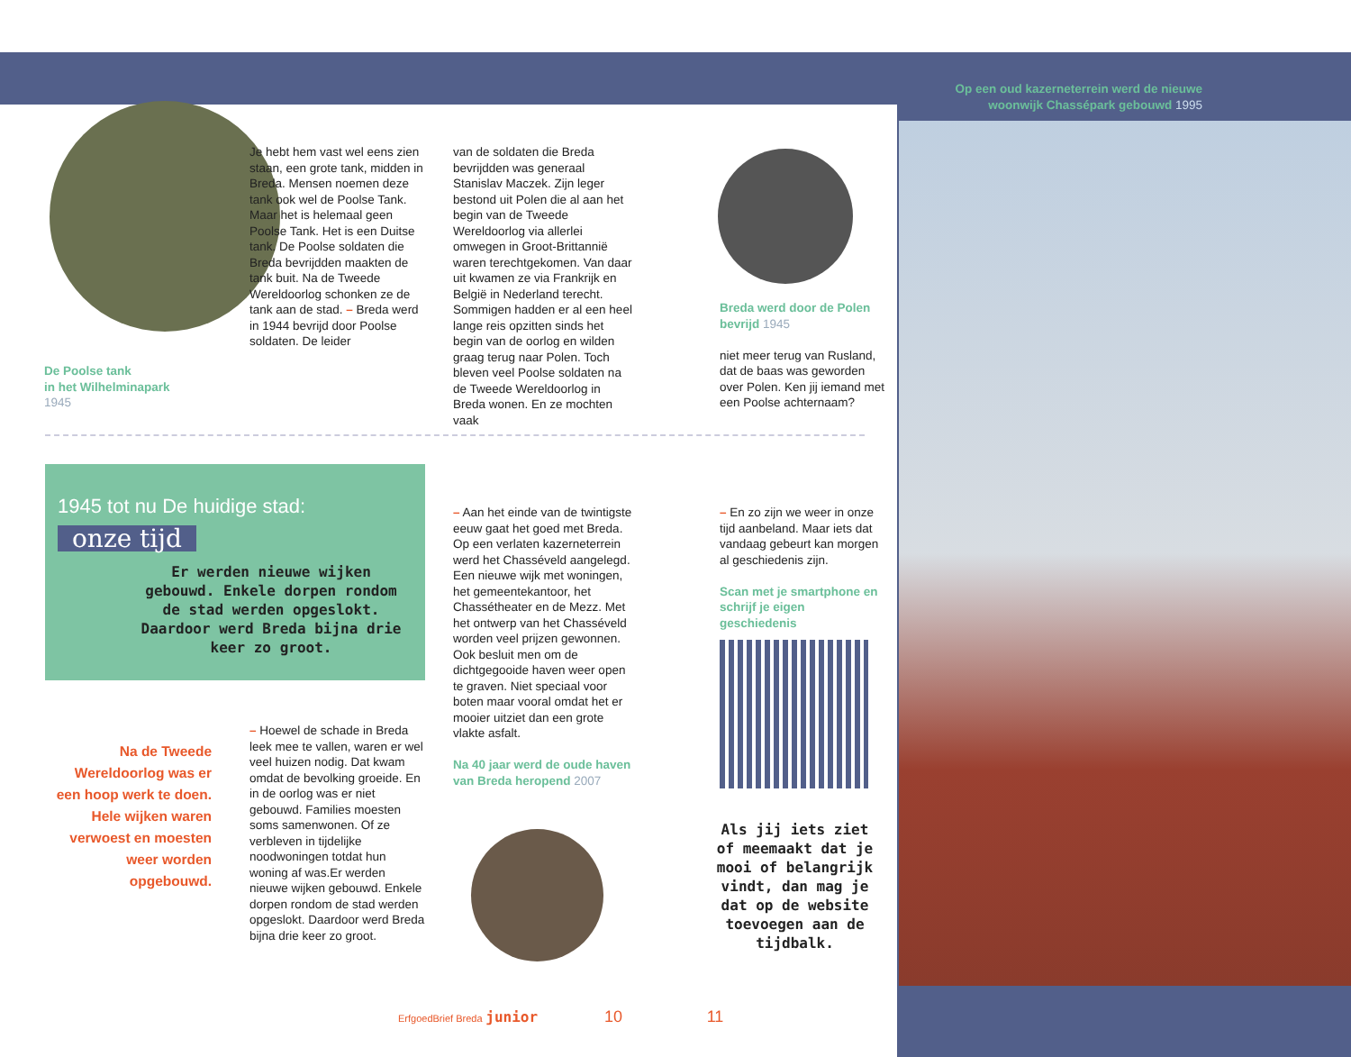Op een oud kazerneterrein werd de nieuwe woonwijk Chassépark gebouwd 1995
Je hebt hem vast wel eens zien staan, een grote tank, midden in Breda. Mensen noemen deze tank ook wel de Poolse Tank. Maar het is helemaal geen Poolse Tank. Het is een Duitse tank. De Poolse soldaten die Breda bevrijdden maakten de tank buit. Na de Tweede Wereldoorlog schonken ze de tank aan de stad. – Breda werd in 1944 bevrijd door Poolse soldaten. De leider
De Poolse tank
in het Wilhelminapark
1945
van de soldaten die Breda bevrijdden was generaal Stanislav Maczek. Zijn leger bestond uit Polen die al aan het begin van de Tweede Wereldoorlog via allerlei omwegen in Groot-Brittannië waren terechtgekomen. Van daar uit kwamen ze via Frankrijk en België in Nederland terecht. Sommigen hadden er al een heel lange reis opzitten sinds het begin van de oorlog en wilden graag terug naar Polen. Toch bleven veel Poolse soldaten na de Tweede Wereldoorlog in Breda wonen. En ze mochten vaak
Breda werd door de Polen bevrijd 1945
niet meer terug van Rusland, dat de baas was geworden over Polen. Ken jij iemand met een Poolse achternaam?
1945 tot nu De huidige stad:
onze tijd
Er werden nieuwe wijken gebouwd. Enkele dorpen rondom de stad werden opgeslokt. Daardoor werd Breda bijna drie keer zo groot.
Na de Tweede Wereldoorlog was er een hoop werk te doen. Hele wijken waren verwoest en moesten weer worden opgebouwd.
– Hoewel de schade in Breda leek mee te vallen, waren er wel veel huizen nodig. Dat kwam omdat de bevolking groeide. En in de oorlog was er niet gebouwd. Families moesten soms samenwonen. Of ze verbleven in tijdelijke noodwoningen totdat hun woning af was.Er werden nieuwe wijken gebouwd. Enkele dorpen rondom de stad werden opgeslokt. Daardoor werd Breda bijna drie keer zo groot.
– Aan het einde van de twintigste eeuw gaat het goed met Breda. Op een verlaten kazerneterrein werd het Chasséveld aangelegd. Een nieuwe wijk met woningen, het gemeentekantoor, het Chassétheater en de Mezz. Met het ontwerp van het Chasséveld worden veel prijzen gewonnen. Ook besluit men om de dichtgegooide haven weer open te graven. Niet speciaal voor boten maar vooral omdat het er mooier uitziet dan een grote vlakte asfalt.
Na 40 jaar werd de oude haven van Breda heropend 2007
– En zo zijn we weer in onze tijd aanbeland. Maar iets dat vandaag gebeurt kan morgen al geschiedenis zijn.
Scan met je smartphone en schrijf je eigen geschiedenis
Als jij iets ziet of meemaakt dat je mooi of belangrijk vindt, dan mag je dat op de website toevoegen aan de tijdbalk.
ErfgoedBrief Breda junior 10 11